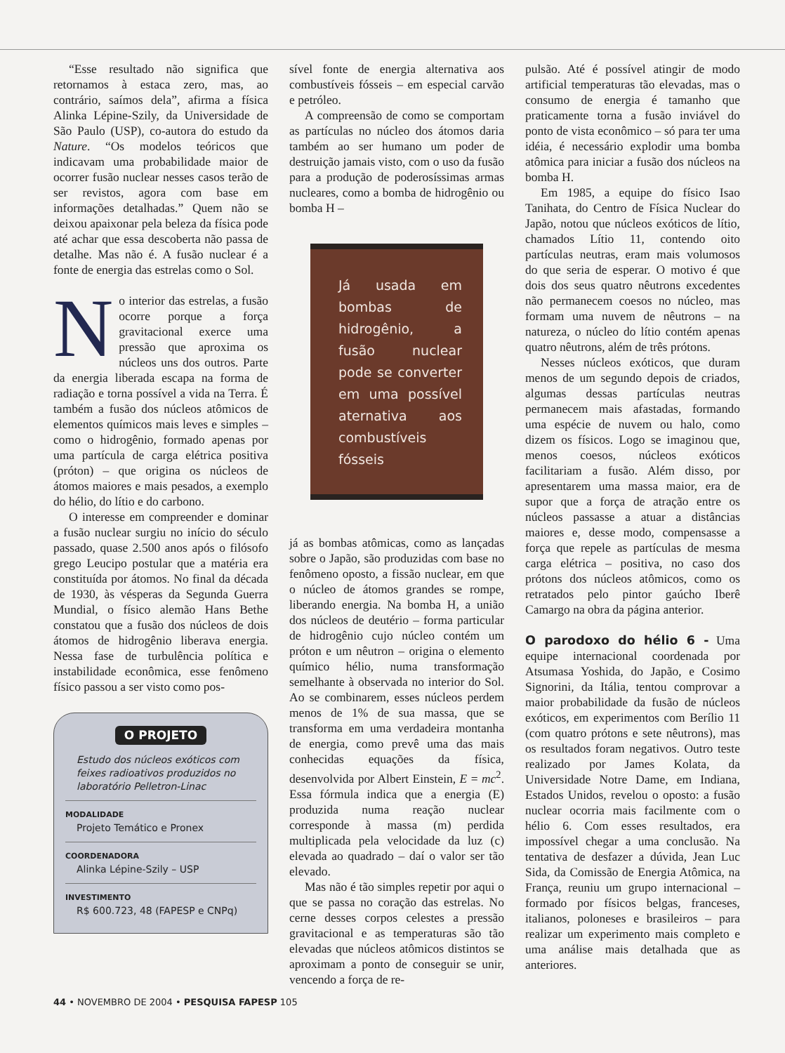“Esse resultado não significa que retornamos à estaca zero, mas, ao contrário, saímos dela”, afirma a física Alinka Lépine-Szily, da Universidade de São Paulo (USP), co-autora do estudo da Nature. “Os modelos teóricos que indicavam uma probabilidade maior de ocorrer fusão nuclear nesses casos terão de ser revistos, agora com base em informações detalhadas.” Quem não se deixou apaixonar pela beleza da física pode até achar que essa descoberta não passa de detalhe. Mas não é. A fusão nuclear é a fonte de energia das estrelas como o Sol.
No interior das estrelas, a fusão ocorre porque a força gravitacional exerce uma pressão que aproxima os núcleos uns dos outros. Parte da energia liberada escapa na forma de radiação e torna possível a vida na Terra. É também a fusão dos núcleos atômicos de elementos químicos mais leves e simples – como o hidrogênio, formado apenas por uma partícula de carga elétrica positiva (próton) – que origina os núcleos de átomos maiores e mais pesados, a exemplo do hélio, do lítio e do carbono.
O interesse em compreender e dominar a fusão nuclear surgiu no início do século passado, quase 2.500 anos após o filósofo grego Leucipo postular que a matéria era constituída por átomos. No final da década de 1930, às vésperas da Segunda Guerra Mundial, o físico alemão Hans Bethe constatou que a fusão dos núcleos de dois átomos de hidrogênio liberava energia. Nessa fase de turbulência política e instabilidade econômica, esse fenômeno físico passou a ser visto como pos-
O PROJETO
Estudo dos núcleos exóticos com feixes radioativos produzidos no laboratório Pelletron-Linac
MODALIDADE
Projeto Temático e Pronex
COORDENADORA
Alinka Lépine-Szily – USP
INVESTIMENTO
R$ 600.723, 48 (FAPESP e CNPq)
sível fonte de energia alternativa aos combustíveis fósseis – em especial carvão e petróleo.
A compreensão de como se comportam as partículas no núcleo dos átomos daria também ao ser humano um poder de destruição jamais visto, com o uso da fusão para a produção de poderosíssimas armas nucleares, como a bomba de hidrogênio ou bomba H –
Já usada em bombas de hidrogênio, a fusão nuclear pode se converter em uma possível aternativa aos combustíveis fósseis
já as bombas atômicas, como as lançadas sobre o Japão, são produzidas com base no fenômeno oposto, a fissão nuclear, em que o núcleo de átomos grandes se rompe, liberando energia. Na bomba H, a união dos núcleos de deutério – forma particular de hidrogênio cujo núcleo contém um próton e um nêutron – origina o elemento químico hélio, numa transformação semelhante à observada no interior do Sol. Ao se combinarem, esses núcleos perdem menos de 1% de sua massa, que se transforma em uma verdadeira montanha de energia, como prevê uma das mais conhecidas equações da física, desenvolvida por Albert Einstein, E = mc<sup>2</sup>. Essa fórmula indica que a energia (E) produzida numa reação nuclear corresponde à massa (m) perdida multiplicada pela velocidade da luz (c) elevada ao quadrado – daí o valor ser tão elevado.
Mas não é tão simples repetir por aqui o que se passa no coração das estrelas. No cerne desses corpos celestes a pressão gravitacional e as temperaturas são tão elevadas que núcleos atômicos distintos se aproximam a ponto de conseguir se unir, vencendo a força de re-
pulsão. Até é possível atingir de modo artificial temperaturas tão elevadas, mas o consumo de energia é tamanho que praticamente torna a fusão inviável do ponto de vista econômico – só para ter uma idéia, é necessário explodir uma bomba atômica para iniciar a fusão dos núcleos na bomba H.
Em 1985, a equipe do físico Isao Tanihata, do Centro de Física Nuclear do Japão, notou que núcleos exóticos de lítio, chamados Lítio 11, contendo oito partículas neutras, eram mais volumosos do que seria de esperar. O motivo é que dois dos seus quatro nêutrons excedentes não permanecem coesos no núcleo, mas formam uma nuvem de nêutrons – na natureza, o núcleo do lítio contém apenas quatro nêutrons, além de três prótons.
Nesses núcleos exóticos, que duram menos de um segundo depois de criados, algumas dessas partículas neutras permanecem mais afastadas, formando uma espécie de nuvem ou halo, como dizem os físicos. Logo se imaginou que, menos coesos, núcleos exóticos facilitariam a fusão. Além disso, por apresentarem uma massa maior, era de supor que a força de atração entre os núcleos passasse a atuar a distâncias maiores e, desse modo, compensasse a força que repele as partículas de mesma carga elétrica – positiva, no caso dos prótons dos núcleos atômicos, como os retratados pelo pintor gaúcho Iberê Camargo na obra da página anterior.
O parodoxo do hélio 6 - Uma equipe internacional coordenada por Atsumasa Yoshida, do Japão, e Cosimo Signorini, da Itália, tentou comprovar a maior probabilidade da fusão de núcleos exóticos, em experimentos com Berílio 11 (com quatro prótons e sete nêutrons), mas os resultados foram negativos. Outro teste realizado por James Kolata, da Universidade Notre Dame, em Indiana, Estados Unidos, revelou o oposto: a fusão nuclear ocorria mais facilmente com o hélio 6. Com esses resultados, era impossível chegar a uma conclusão. Na tentativa de desfazer a dúvida, Jean Luc Sida, da Comissão de Energia Atômica, na França, reuniu um grupo internacional – formado por físicos belgas, franceses, italianos, poloneses e brasileiros – para realizar um experimento mais completo e uma análise mais detalhada que as anteriores.
44 • NOVEMBRO DE 2004 • PESQUISA FAPESP 105